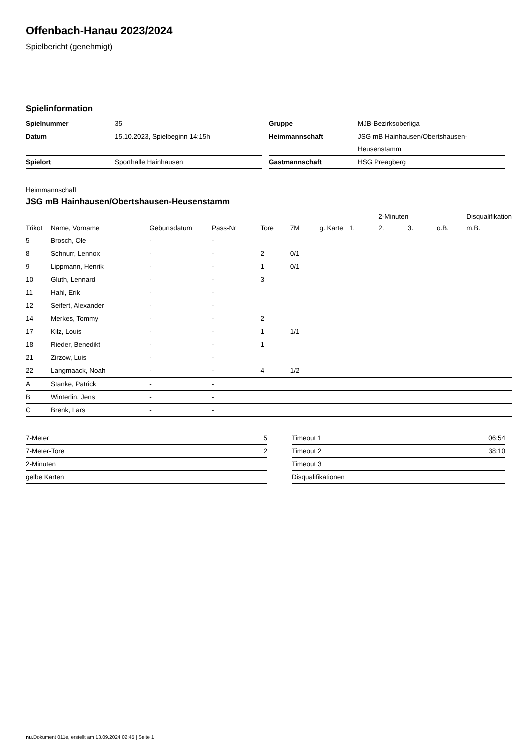Offenbach-Hanau 2023/2024
Spielbericht (genehmigt)
Spielinformation
| Spielnummer | 35 |
| Datum | 15.10.2023, Spielbeginn 14:15h |
| Spielort | Sporthalle Hainhausen |
| Gruppe | MJB-Bezirksoberliga |
| Heimmannschaft | JSG mB Hainhausen/Obertshausen- Heusenstamm |
| Gastmannschaft | HSG Preagberg |
Heimmannschaft
JSG mB Hainhausen/Obertshausen-Heusenstamm
| | | | | | | | | 2-Minuten | | | Disqualifikation |
| --- | --- | --- | --- | --- | --- | --- | --- | --- | --- | --- | --- |
| Trikot | Name, Vorname | Geburtsdatum | Pass-Nr | Tore | 7M | g. Karte | 1. | 2. | 3. | o.B. | m.B. |
| 5 | Brosch, Ole | - | - | | | | | | | | |
| 8 | Schnurr, Lennox | - | - | 2 | 0/1 | | | | | | |
| 9 | Lippmann, Henrik | - | - | 1 | 0/1 | | | | | | |
| 10 | Gluth, Lennard | - | - | 3 | | | | | | | |
| 11 | Hahl, Erik | - | - | | | | | | | | |
| 12 | Seifert, Alexander | - | - | | | | | | | | |
| 14 | Merkes, Tommy | - | - | 2 | | | | | | | |
| 17 | Kilz, Louis | - | - | 1 | 1/1 | | | | | | |
| 18 | Rieder, Benedikt | - | - | 1 | | | | | | | |
| 21 | Zirzow, Luis | - | - | | | | | | | | |
| 22 | Langmaack, Noah | - | - | 4 | 1/2 | | | | | | |
| A | Stanke, Patrick | - | - | | | | | | | | |
| B | Winterlin, Jens | - | - | | | | | | | | |
| C | Brenk, Lars | - | - | | | | | | | | |
| 7-Meter | 5 |
| 7-Meter-Tore | 2 |
| 2-Minuten | |
| gelbe Karten | |
| Timeout 1 | 06:54 |
| Timeout 2 | 38:10 |
| Timeout 3 | |
| Disqualifikationen | |
nu.Dokument 011e, erstellt am 13.09.2024 02:45 | Seite 1